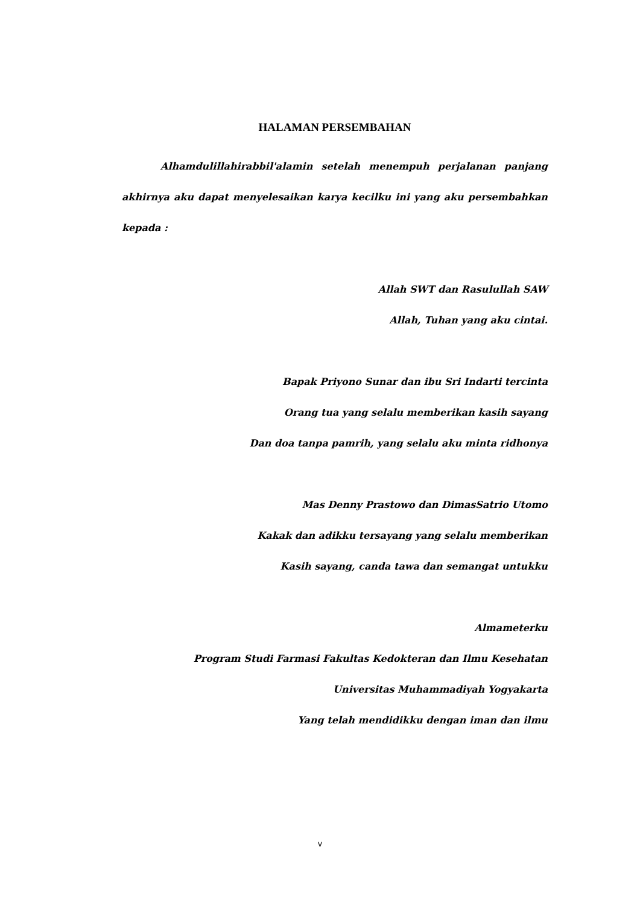HALAMAN PERSEMBAHAN
Alhamdulillahirabbil'alamin setelah menempuh perjalanan panjang akhirnya aku dapat menyelesaikan karya kecilku ini yang aku persembahkan kepada :
Allah SWT dan Rasulullah SAW
Allah, Tuhan yang aku cintai.
Bapak Priyono Sunar dan ibu Sri Indarti tercinta
Orang tua yang selalu memberikan kasih sayang
Dan doa tanpa pamrih, yang selalu aku minta ridhonya
Mas Denny Prastowo dan DimasSatrio Utomo
Kakak dan adikku tersayang yang selalu memberikan
Kasih sayang, canda tawa dan semangat untukku
Almameterku
Program Studi Farmasi Fakultas Kedokteran dan Ilmu Kesehatan
Universitas Muhammadiyah Yogyakarta
Yang telah mendidikku dengan iman dan ilmu
v